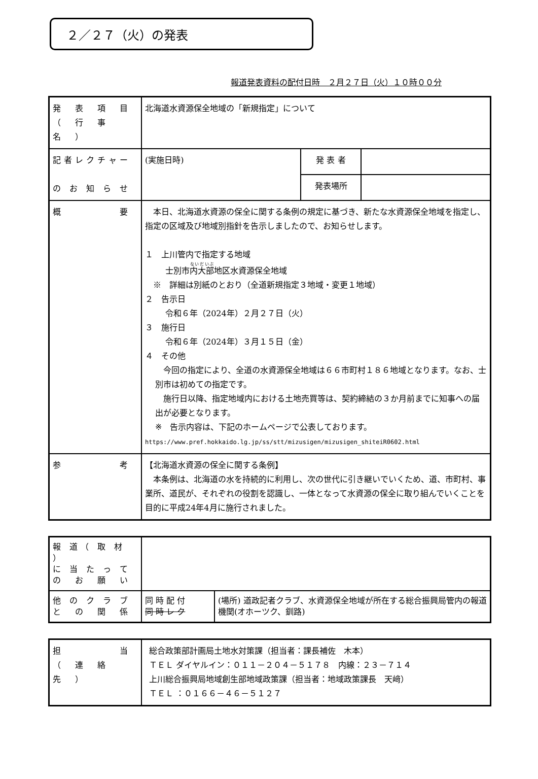２／２７（火）の発表
報道発表資料の配付日時　２月２７日（火）１０時００分
| 発 表 項 目 （ 行 事 名 ） | 北海道水資源保全地域の「新規指定」について | | |
| 記者レクチャー の お 知 ら せ | (実施日時) | 発 表 者 | |
| | | 発表場所 | |
| 概 要 | 本日、北海道水資源の保全に関する条例の規定に基づき、新たな水資源保全地域を指定し、指定の区域及び地域別指針を告示しましたので、お知らせします。 １ 上川管内で指定する地域 士別市 内大部 地区水資源保全地域 ※ 詳細は別紙のとおり（全道新規指定３地域・変更１地域） ２ 告示日 令和６年（2024年）２月２７日（火） ３ 施行日 令和６年（2024年）３月１５日（金） ４ その他 今回の指定により、全道の水資源保全地域は６６市町村１８６地域となります。なお、士別市は初めての指定です。 施行日以降、指定地域内における土地売買等は、契約締結の３か月前までに知事への届出が必要となります。 ※ 告示内容は、下記のホームページで公表しております。 https://www.pref.hokkaido.lg.jp/ss/stt/mizusigen/mizusigen_shiteiR0602.html | | |
| 参 考 | 【北海道水資源の保全に関する条例】 本条例は、北海道の水を持続的に利用し、次の世代に引き継いでいくため、道、市町村、事業所、道民が、それぞれの役割を認識し、一体となって水資源の保全に取り組んでいくことを目的に平成24年4月に施行されました。 | | |
| 報 道（ 取 材 ） に 当 た っ て の お 願 い | | |
| 他 の ク ラ ブ と の 関 係 | 同 時 配 付 同 時 レ ク | (場所) 道政記者クラブ、水資源保全地域が所在する総合振興局管内の報道機関(オホーツク、釧路) |
| 担 当 （ 連 絡 先 ） | 総合政策部計画局土地水対策課（担当者：課長補佐 木本） ＴＥＬ ダイヤルイン：０１１－２０４－５１７８ 内線：２３－７１４ 上川総合振興局地域創生部地域政策課（担当者：地域政策課長 天﨑） ＴＥＬ ：０１６６－４６－５１２７ |